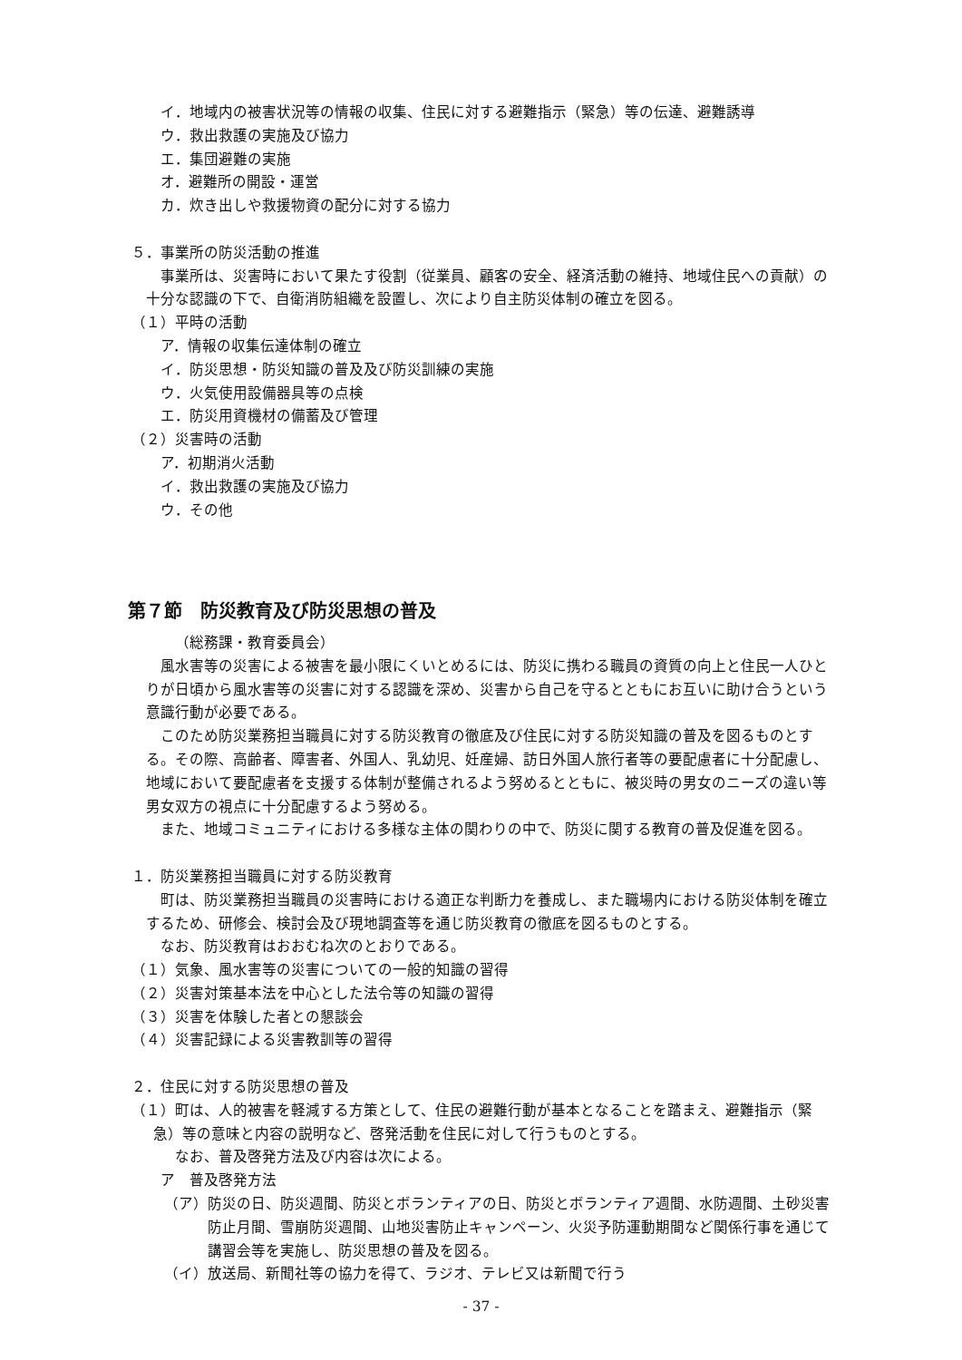イ．地域内の被害状況等の情報の収集、住民に対する避難指示（緊急）等の伝達、避難誘導
ウ．救出救護の実施及び協力
エ．集団避難の実施
オ．避難所の開設・運営
カ．炊き出しや救援物資の配分に対する協力
５．事業所の防災活動の推進
事業所は、災害時において果たす役割（従業員、顧客の安全、経済活動の維持、地域住民への貢献）の十分な認識の下で、自衛消防組織を設置し、次により自主防災体制の確立を図る。
（１）平時の活動
ア．情報の収集伝達体制の確立
イ．防災思想・防災知識の普及及び防災訓練の実施
ウ．火気使用設備器具等の点検
エ．防災用資機材の備蓄及び管理
（２）災害時の活動
ア．初期消火活動
イ．救出救護の実施及び協力
ウ．その他
第７節　防災教育及び防災思想の普及
（総務課・教育委員会）
風水害等の災害による被害を最小限にくいとめるには、防災に携わる職員の資質の向上と住民一人ひとりが日頃から風水害等の災害に対する認識を深め、災害から自己を守るとともにお互いに助け合うという意識行動が必要である。
このため防災業務担当職員に対する防災教育の徹底及び住民に対する防災知識の普及を図るものとする。その際、高齢者、障害者、外国人、乳幼児、妊産婦、訪日外国人旅行者等の要配慮者に十分配慮し、地域において要配慮者を支援する体制が整備されるよう努めるとともに、被災時の男女のニーズの違い等男女双方の視点に十分配慮するよう努める。
また、地域コミュニティにおける多様な主体の関わりの中で、防災に関する教育の普及促進を図る。
１．防災業務担当職員に対する防災教育
町は、防災業務担当職員の災害時における適正な判断力を養成し、また職場内における防災体制を確立するため、研修会、検討会及び現地調査等を通じ防災教育の徹底を図るものとする。
なお、防災教育はおおむね次のとおりである。
（１）気象、風水害等の災害についての一般的知識の習得
（２）災害対策基本法を中心とした法令等の知識の習得
（３）災害を体験した者との懇談会
（４）災害記録による災害教訓等の習得
２．住民に対する防災思想の普及
（１）町は、人的被害を軽減する方策として、住民の避難行動が基本となることを踏まえ、避難指示（緊急）等の意味と内容の説明など、啓発活動を住民に対して行うものとする。
なお、普及啓発方法及び内容は次による。
ア　普及啓発方法
（ア）防災の日、防災週間、防災とボランティアの日、防災とボランティア週間、水防週間、土砂災害防止月間、雪崩防災週間、山地災害防止キャンペーン、火災予防運動期間など関係行事を通じて講習会等を実施し、防災思想の普及を図る。
（イ）放送局、新聞社等の協力を得て、ラジオ、テレビ又は新聞で行う
- 37 -